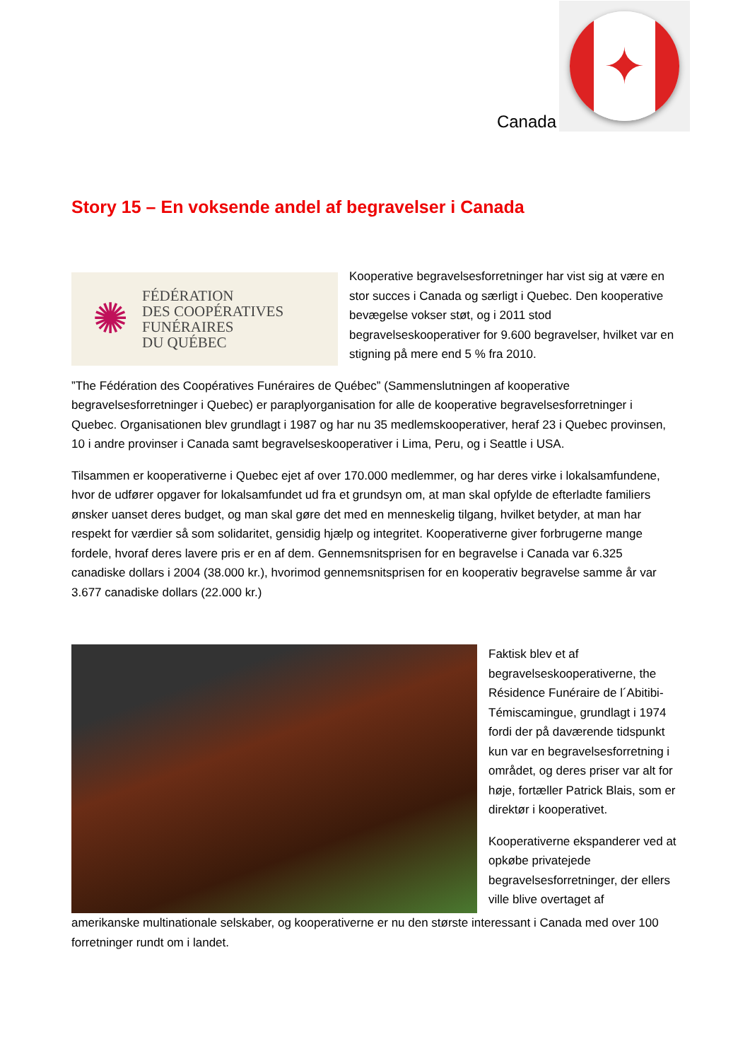Canada
✦
Story 15 – En voksende andel af begravelser i Canada
✺ FÉDÉRATION
DES COOPÉRATIVES
FUNÉRAIRES
DU QUÉBEC
Kooperative begravelsesforretninger har vist sig at være en stor succes i Canada og særligt i Quebec. Den kooperative bevægelse vokser støt, og i 2011 stod begravelseskooperativer for 9.600 begravelser, hvilket var en stigning på mere end 5 % fra 2010.
”The Fédération des Coopératives Funéraires de Québec” (Sammenslutningen af kooperative begravelsesforretninger i Quebec) er paraplyorganisation for alle de kooperative begravelsesforretninger i Quebec. Organisationen blev grundlagt i 1987 og har nu 35 medlemskooperativer, heraf 23 i Quebec provinsen, 10 i andre provinser i Canada samt begravelseskooperativer i Lima, Peru, og i Seattle i USA.
Tilsammen er kooperativerne i Quebec ejet af over 170.000 medlemmer, og har deres virke i lokalsamfundene, hvor de udfører opgaver for lokalsamfundet ud fra et grundsyn om, at man skal opfylde de efterladte familiers ønsker uanset deres budget, og man skal gøre det med en menneskelig tilgang, hvilket betyder, at man har respekt for værdier så som solidaritet, gensidig hjælp og integritet. Kooperativerne giver forbrugerne mange fordele, hvoraf deres lavere pris er en af dem. Gennemsnitsprisen for en begravelse i Canada var 6.325 canadiske dollars i 2004 (38.000 kr.), hvorimod gennemsnitsprisen for en kooperativ begravelse samme år var 3.677 canadiske dollars (22.000 kr.)
Faktisk blev et af begravelseskooperativerne, the Résidence Funéraire de l´Abitibi-Témiscamingue, grundlagt i 1974 fordi der på daværende tidspunkt kun var en begravelsesforretning i området, og deres priser var alt for høje, fortæller Patrick Blais, som er direktør i kooperativet.
Kooperativerne ekspanderer ved at opkøbe privatejede begravelsesforretninger, der ellers ville blive overtaget af
amerikanske multinationale selskaber, og kooperativerne er nu den største interessant i Canada med over 100 forretninger rundt om i landet.